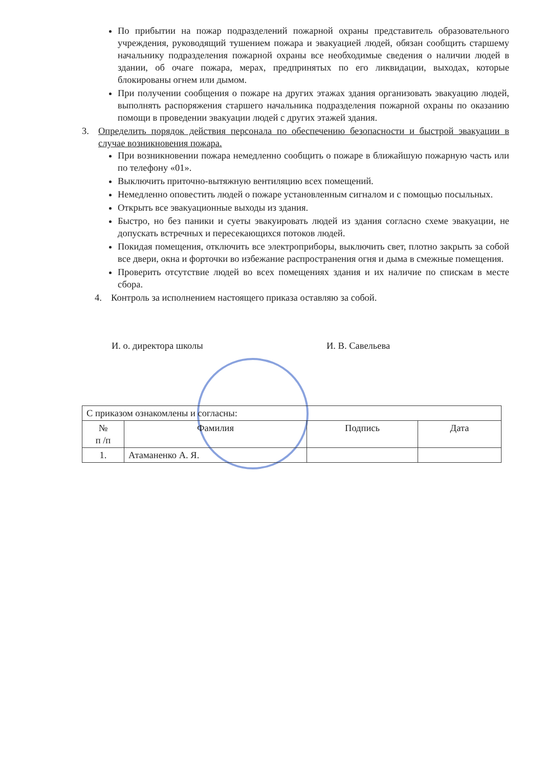По прибытии на пожар подразделений пожарной охраны представитель образовательного учреждения, руководящий тушением пожара и эвакуацией людей, обязан сообщить старшему начальнику подразделения пожарной охраны все необходимые сведения о наличии людей в здании, об очаге пожара, мерах, предпринятых по его ликвидации, выходах, которые блокированы огнем или дымом.
При получении сообщения о пожаре на других этажах здания организовать эвакуацию людей, выполнять распоряжения старшего начальника подразделения пожарной охраны по оказанию помощи в проведении эвакуации людей с других этажей здания.
3. Определить порядок действия персонала по обеспечению безопасности и быстрой эвакуации в случае возникновения пожара.
При возникновении пожара немедленно сообщить о пожаре в ближайшую пожарную часть или по телефону «01».
Выключить приточно-вытяжную вентиляцию всех помещений.
Немедленно оповестить людей о пожаре установленным сигналом и с помощью посыльных.
Открыть все эвакуационные выходы из здания.
Быстро, но без паники и суеты эвакуировать людей из здания согласно схеме эвакуации, не допускать встречных и пересекающихся потоков людей.
Покидая помещения, отключить все электроприборы, выключить свет, плотно закрыть за собой все двери, окна и форточки во избежание распространения огня и дыма в смежные помещения.
Проверить отсутствие людей во всех помещениях здания и их наличие по спискам в месте сбора.
4. Контроль за исполнением настоящего приказа оставляю за собой.
И. о. директора школы И. В. Савельева
| С приказом ознакомлены и согласны: | | | |
| № п /п | Фамилия | Подпись | Дата |
| 1. | Атаманенко А. Я. | | |